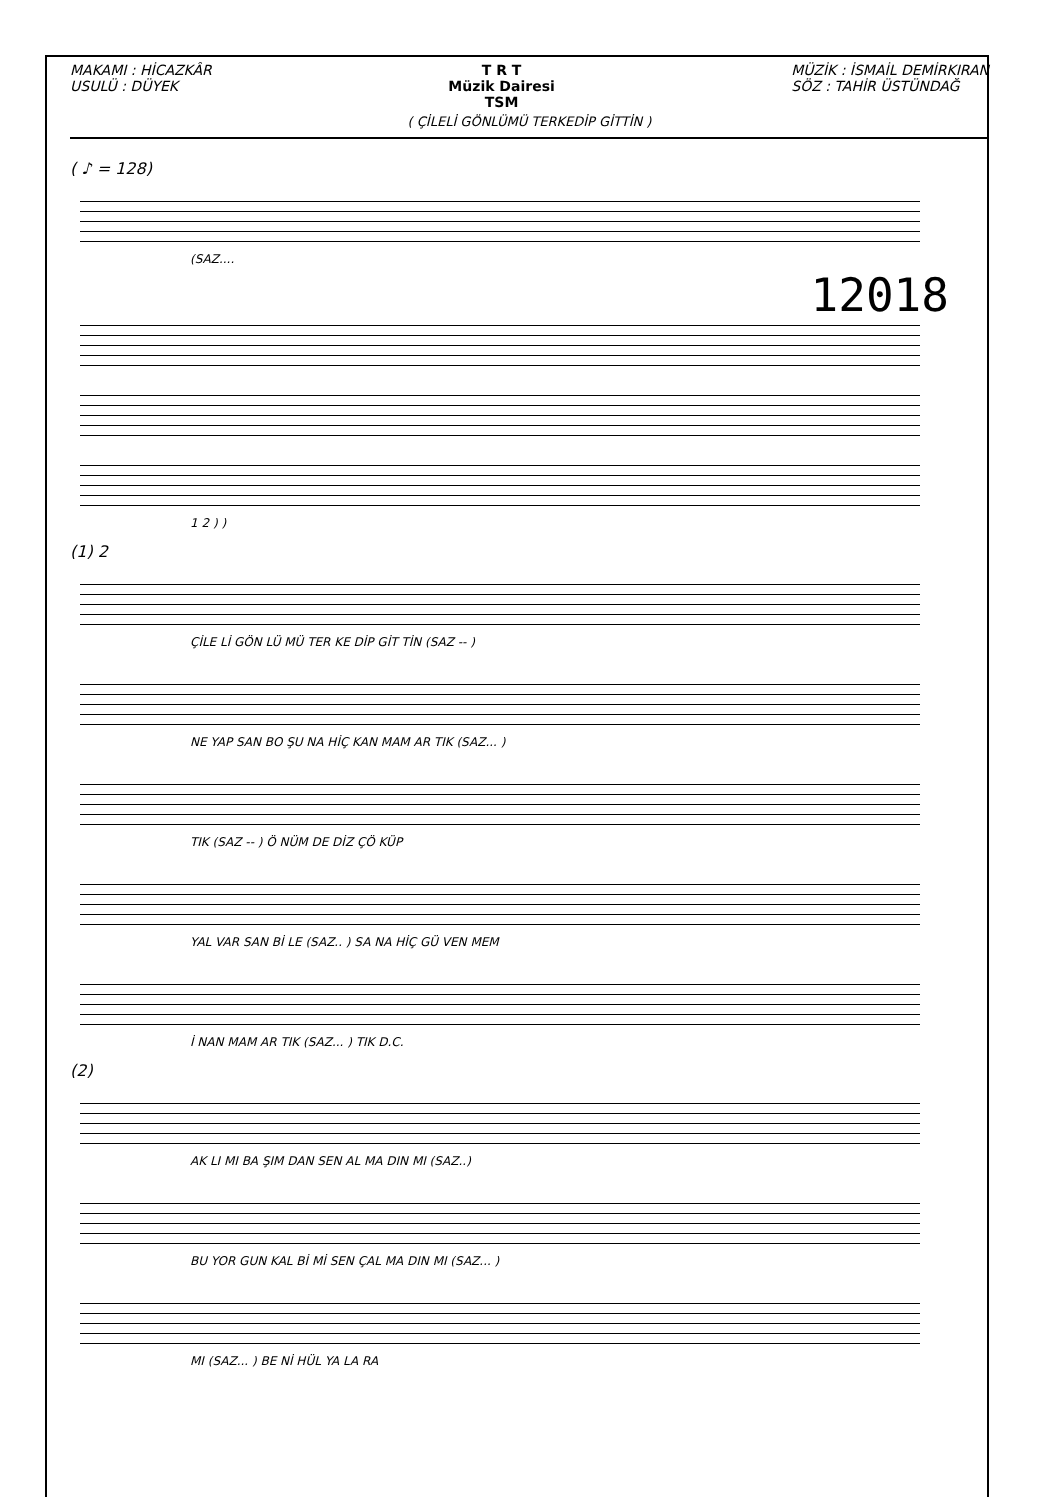MAKAMI : HİCAZKÂR
USULÜ : DÜYEK
T R T
Müzik Dairesi
TSM
MÜZİK : İSMAİL DEMİRKIRAN
SÖZ : TAHİR ÜSTÜNDAĞ
( ÇİLELİ GÖNLÜMÜ TERKEDİP GİTTİN )
( ♪ = 128)
(SAZ....
12018
1 2 ) )
(1) 2
ÇİLE Lİ GÖN LÜ MÜ TER KE DİP GİT TİN (SAZ -- )
NE YAP SAN BO ŞU NA HİÇ KAN MAM AR TIK (SAZ... )
TIK (SAZ -- ) Ö NÜM DE DİZ ÇÖ KÜP
YAL VAR SAN Bİ LE (SAZ.. ) SA NA HİÇ GÜ VEN MEM
İ NAN MAM AR TIK (SAZ... ) TIK D.C.
(2)
AK LI MI BA ŞIM DAN SEN AL MA DIN MI (SAZ..)
BU YOR GUN KAL Bİ Mİ SEN ÇAL MA DIN MI (SAZ... )
MI (SAZ... ) BE Nİ HÜL YA LA RA